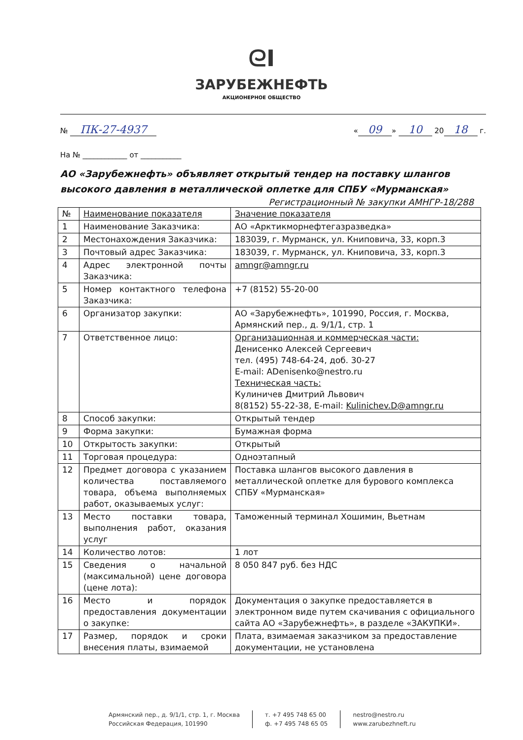ᘓI
ЗАРУБЕЖНЕФТЬ
АКЦИОНЕРНОЕ ОБЩЕСТВО
№ ПК-27-4937 « 09 » 10 20 18 г.
На № ____________ от ___________
АО «Зарубежнефть» объявляет открытый тендер на поставку шлангов высокого давления в металлической оплетке для СПБУ «Мурманская»
Регистрационный № закупки АМНГР-18/288
| № | Наименование показателя | Значение показателя |
| 1 | Наименование Заказчика: | АО «Арктикморнефтегазразведка» |
| 2 | Местонахождения Заказчика: | 183039, г. Мурманск, ул. Книповича, 33, корп.3 |
| 3 | Почтовый адрес Заказчика: | 183039, г. Мурманск, ул. Книповича, 33, корп.3 |
| 4 | Адрес электронной почты Заказчика: | amngr@amngr.ru |
| 5 | Номер контактного телефона Заказчика: | +7 (8152) 55-20-00 |
| 6 | Организатор закупки: | АО «Зарубежнефть», 101990, Россия, г. Москва, Армянский пер., д. 9/1/1, стр. 1 |
| 7 | Ответственное лицо: | Организационная и коммерческая части: Денисенко Алексей Сергеевич тел. (495) 748-64-24, доб. 30-27 E-mail: ADenisenko@nestro.ru Техническая часть: Кулиничев Дмитрий Львович 8(8152) 55-22-38, E-mail: Kulinichev.D@amngr.ru |
| 8 | Способ закупки: | Открытый тендер |
| 9 | Форма закупки: | Бумажная форма |
| 10 | Открытость закупки: | Открытый |
| 11 | Торговая процедура: | Одноэтапный |
| 12 | Предмет договора с указанием количества поставляемого товара, объема выполняемых работ, оказываемых услуг: | Поставка шлангов высокого давления в металлической оплетке для бурового комплекса СПБУ «Мурманская» |
| 13 | Место поставки товара, выполнения работ, оказания услуг | Таможенный терминал Хошимин, Вьетнам |
| 14 | Количество лотов: | 1 лот |
| 15 | Сведения о начальной (максимальной) цене договора (цене лота): | 8 050 847 руб. без НДС |
| 16 | Место и порядок предоставления документации о закупке: | Документация о закупке предоставляется в электронном виде путем скачивания с официального сайта АО «Зарубежнефть», в разделе «ЗАКУПКИ». |
| 17 | Размер, порядок и сроки внесения платы, взимаемой | Плата, взимаемая заказчиком за предоставление документации, не установлена |
Армянский пер., д. 9/1/1, стр. 1, г. Москва
Российская Федерация, 101990
т. +7 495 748 65 00
ф. +7 495 748 65 05
nestro@nestro.ru
www.zarubezhneft.ru